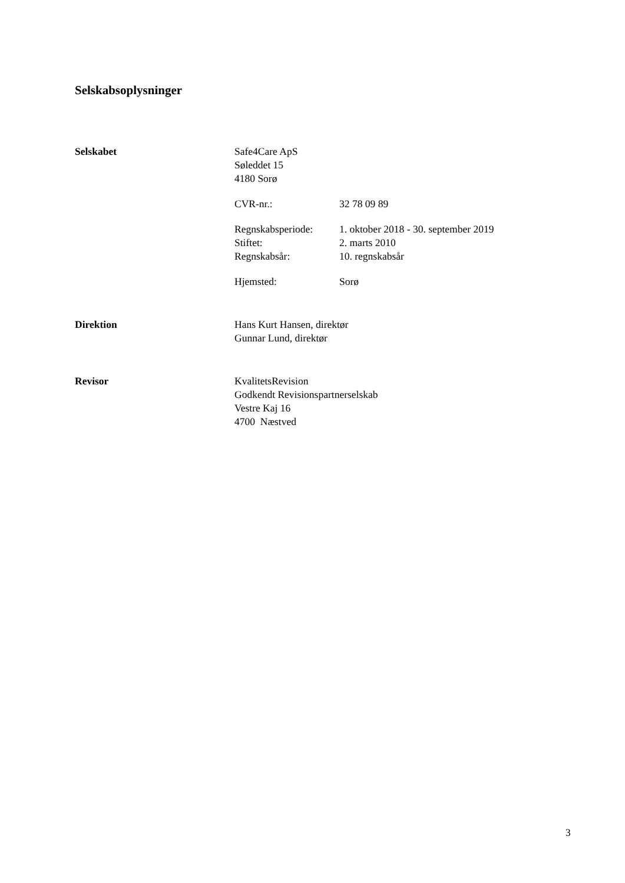Selskabsoplysninger
Selskabet Safe4Care ApS
Søleddet 15
4180 Sorø
CVR-nr.: 32 78 09 89
Regnskabsperiode:
1. oktober 2018 - 30. september 2019
Stiftet: 2. marts 2010
Regnskabsår: 10. regnskabsår
Hjemsted: Sorø
Direktion Hans Kurt Hansen, direktør
Gunnar Lund, direktør
Revisor KvalitetsRevision
Godkendt Revisionspartnerselskab
Vestre Kaj 16
4700 Næstved
3